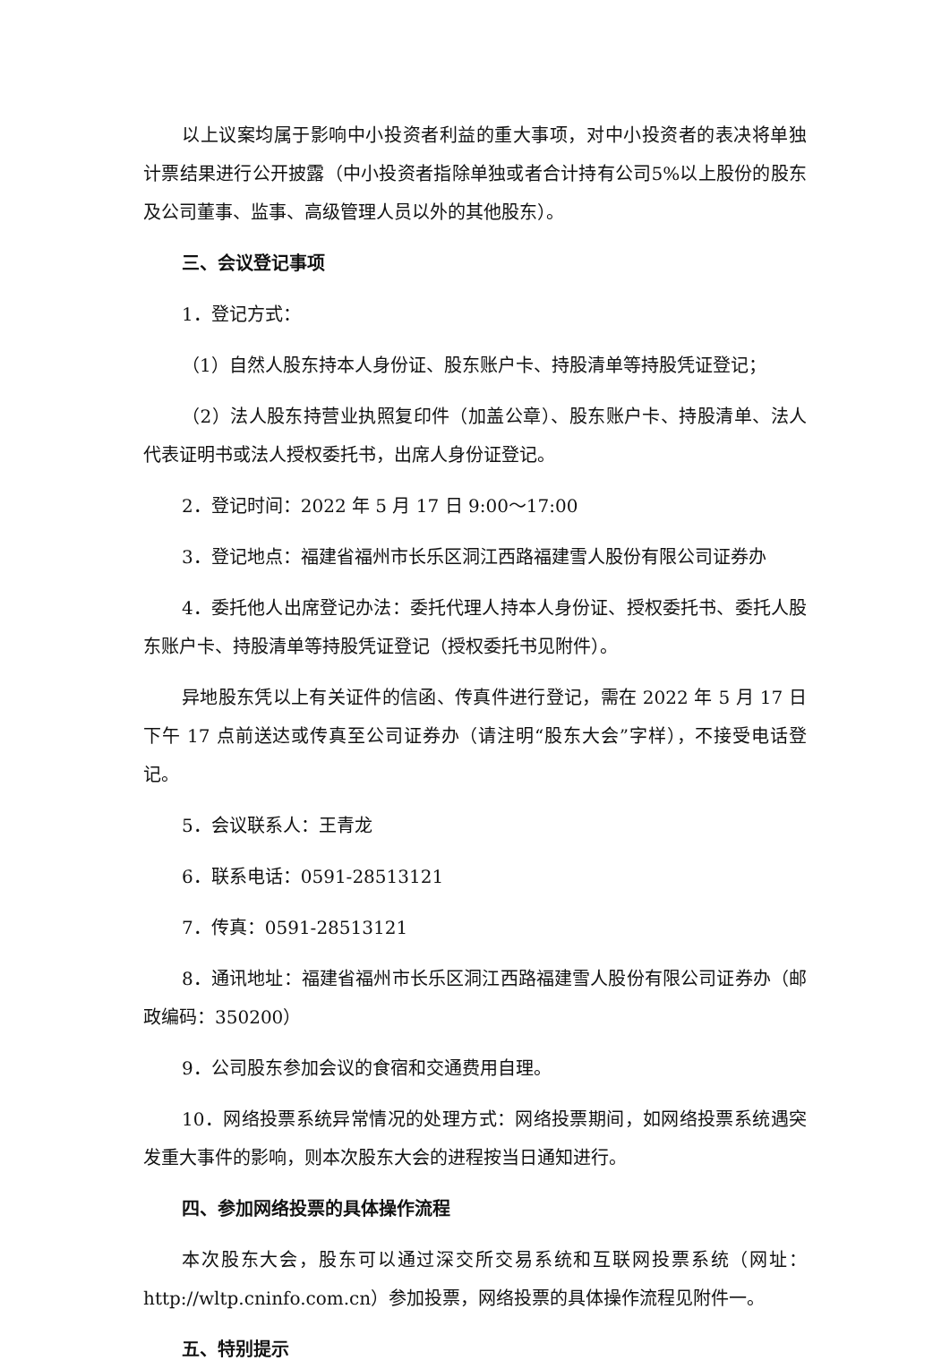以上议案均属于影响中小投资者利益的重大事项，对中小投资者的表决将单独计票结果进行公开披露（中小投资者指除单独或者合计持有公司5%以上股份的股东及公司董事、监事、高级管理人员以外的其他股东）。
三、会议登记事项
1．登记方式：
（1）自然人股东持本人身份证、股东账户卡、持股清单等持股凭证登记；
（2）法人股东持营业执照复印件（加盖公章）、股东账户卡、持股清单、法人代表证明书或法人授权委托书，出席人身份证登记。
2．登记时间：2022 年 5 月 17 日 9:00～17:00
3．登记地点：福建省福州市长乐区洞江西路福建雪人股份有限公司证券办
4．委托他人出席登记办法：委托代理人持本人身份证、授权委托书、委托人股东账户卡、持股清单等持股凭证登记（授权委托书见附件）。
异地股东凭以上有关证件的信函、传真件进行登记，需在 2022 年 5 月 17 日下午 17 点前送达或传真至公司证券办（请注明“股东大会”字样），不接受电话登记。
5．会议联系人：王青龙
6．联系电话：0591-28513121
7．传真：0591-28513121
8．通讯地址：福建省福州市长乐区洞江西路福建雪人股份有限公司证券办（邮政编码：350200）
9．公司股东参加会议的食宿和交通费用自理。
10．网络投票系统异常情况的处理方式：网络投票期间，如网络投票系统遇突发重大事件的影响，则本次股东大会的进程按当日通知进行。
四、参加网络投票的具体操作流程
本次股东大会，股东可以通过深交所交易系统和互联网投票系统（网址：http://wltp.cninfo.com.cn）参加投票，网络投票的具体操作流程见附件一。
五、特别提示